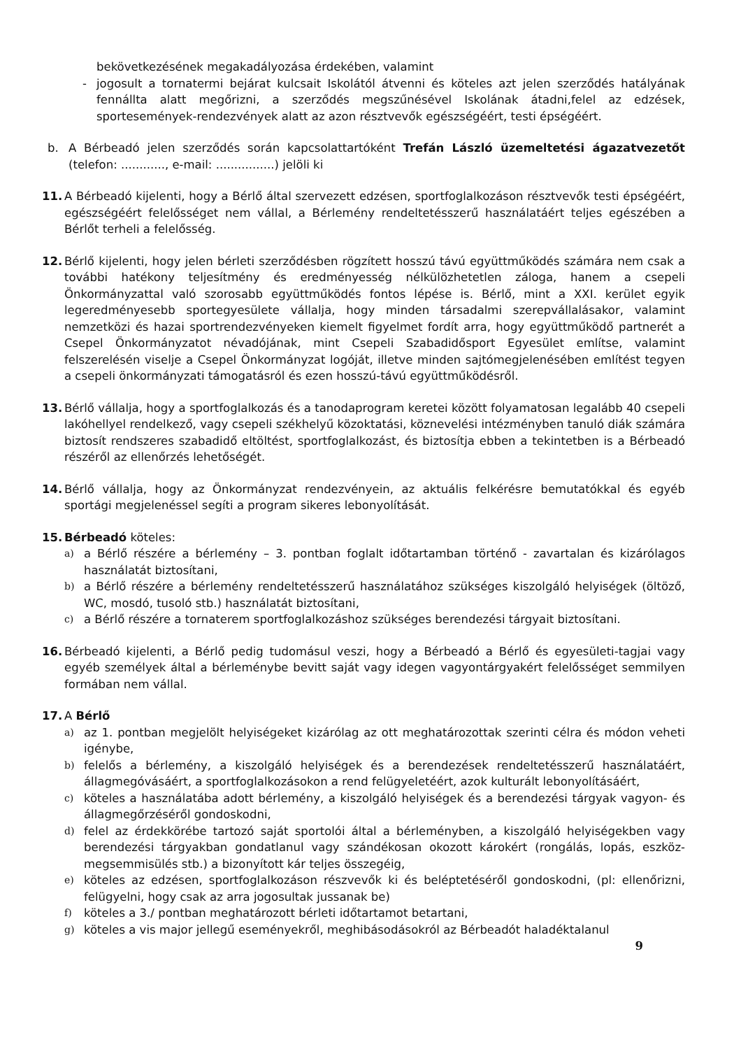bekövetkezésének megakadályozása érdekében, valamint
- jogosult a tornatermi bejárat kulcsait Iskolától átvenni és köteles azt jelen szerződés hatályának fennállta alatt megőrizni, a szerződés megszűnésével Iskolának átadni,felel az edzések, sportesemények-rendezvények alatt az azon résztvevők egészségéért, testi épségéért.
b. A Bérbeadó jelen szerződés során kapcsolattartóként Trefán László üzemeltetési ágazatvezetőt (telefon: ............, e-mail: ................) jelöli ki
11. A Bérbeadó kijelenti, hogy a Bérlő által szervezett edzésen, sportfoglalkozáson résztvevők testi épségéért, egészségéért felelősséget nem vállal, a Bérlemény rendeltetésszerű használatáért teljes egészében a Bérlőt terheli a felelősség.
12. Bérlő kijelenti, hogy jelen bérleti szerződésben rögzített hosszú távú együttműködés számára nem csak a további hatékony teljesítmény és eredményesség nélkülözhetetlen záloga, hanem a csepeli Önkormányzattal való szorosabb együttműködés fontos lépése is. Bérlő, mint a XXI. kerület egyik legeredményesebb sportegyesülete vállalja, hogy minden társadalmi szerepvállalásakor, valamint nemzetközi és hazai sportrendezvényeken kiemelt figyelmet fordít arra, hogy együttműködő partnerét a Csepel Önkormányzatot névadójának, mint Csepeli Szabadidősport Egyesület említse, valamint felszerelésén viselje a Csepel Önkormányzat logóját, illetve minden sajtómegjelenésében említést tegyen a csepeli önkormányzati támogatásról és ezen hosszú-távú együttműködésről.
13. Bérlő vállalja, hogy a sportfoglalkozás és a tanodaprogram keretei között folyamatosan legalább 40 csepeli lakóhellyel rendelkező, vagy csepeli székhelyű közoktatási, köznevelési intézményben tanuló diák számára biztosít rendszeres szabadidő eltöltést, sportfoglalkozást, és biztosítja ebben a tekintetben is a Bérbeadó részéről az ellenőrzés lehetőségét.
14. Bérlő vállalja, hogy az Önkormányzat rendezvényein, az aktuális felkérésre bemutatókkal és egyéb sportági megjelenéssel segíti a program sikeres lebonyolítását.
15. Bérbeadó köteles:
a) a Bérlő részére a bérlemény – 3. pontban foglalt időtartamban történő - zavartalan és kizárólagos használatát biztosítani,
b) a Bérlő részére a bérlemény rendeltetésszerű használatához szükséges kiszolgáló helyiségek (öltöző, WC, mosdó, tusoló stb.) használatát biztosítani,
c) a Bérlő részére a tornaterem sportfoglalkozáshoz szükséges berendezési tárgyait biztosítani.
16. Bérbeadó kijelenti, a Bérlő pedig tudomásul veszi, hogy a Bérbeadó a Bérlő és egyesületi-tagjai vagy egyéb személyek által a bérleménybe bevitt saját vagy idegen vagyontárgyakért felelősséget semmilyen formában nem vállal.
17. A Bérlő
a) az 1. pontban megjelölt helyiségeket kizárólag az ott meghatározottak szerinti célra és módon veheti igénybe,
b) felelős a bérlemény, a kiszolgáló helyiségek és a berendezések rendeltetésszerű használatáért, állagmegóvásáért, a sportfoglalkozásokon a rend felügyeletéért, azok kulturált lebonyolításáért,
c) köteles a használatába adott bérlemény, a kiszolgáló helyiségek és a berendezési tárgyak vagyon- és állagmegőrzéséről gondoskodni,
d) felel az érdekkörébe tartozó saját sportolói által a bérleményben, a kiszolgáló helyiségekben vagy berendezési tárgyakban gondatlanul vagy szándékosan okozott károkért (rongálás, lopás, eszköz-megsemmisülés stb.) a bizonyított kár teljes összegéig,
e) köteles az edzésen, sportfoglalkozáson részvevők ki és beléptetéséről gondoskodni, (pl: ellenőrizni, felügyelni, hogy csak az arra jogosultak jussanak be)
f) köteles a 3./ pontban meghatározott bérleti időtartamot betartani,
g) köteles a vis major jellegű eseményekről, meghibásodásokról az Bérbeadót haladéktalanul
9